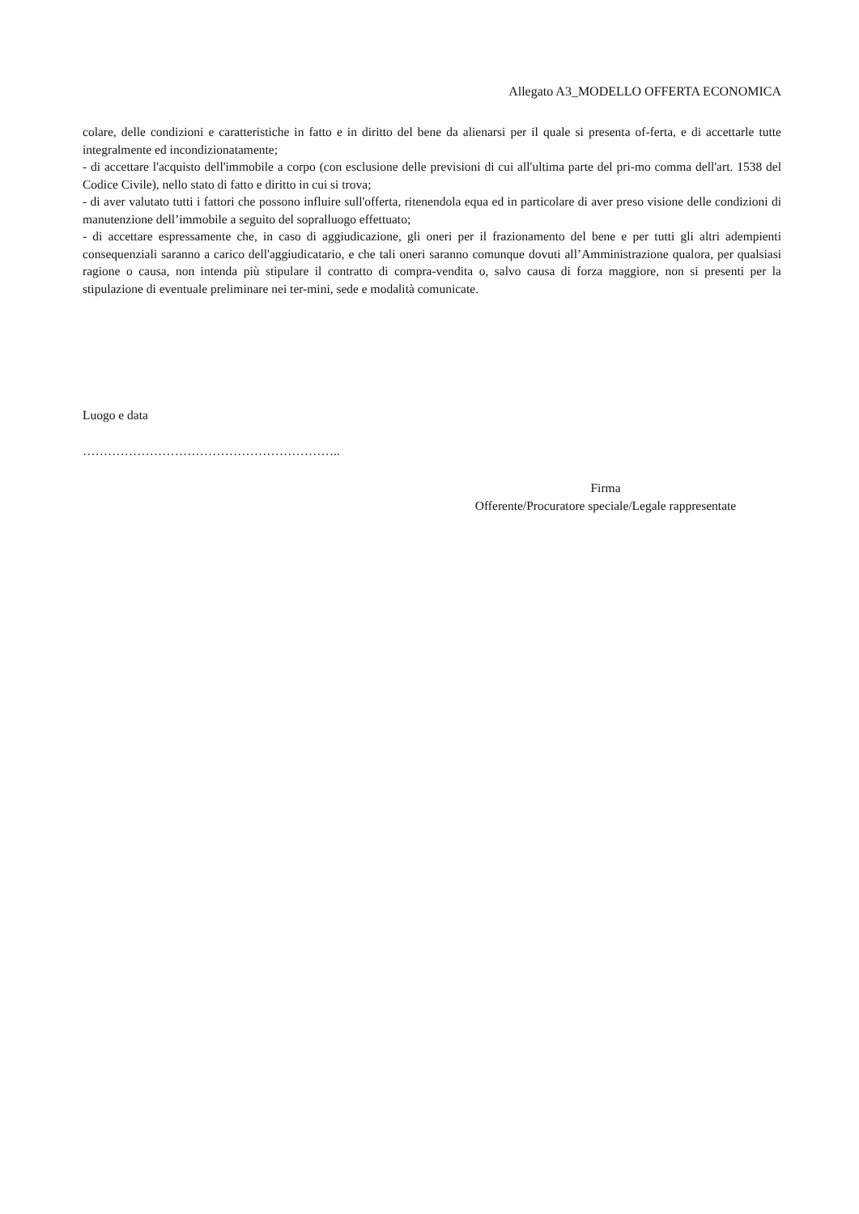Allegato A3_MODELLO OFFERTA ECONOMICA
colare, delle condizioni e caratteristiche in fatto e in diritto del bene da alienarsi per il quale si presenta of-ferta, e di accettarle tutte integralmente ed incondizionatamente;
- di accettare l'acquisto dell'immobile a corpo (con esclusione delle previsioni di cui all'ultima parte del pri-mo comma dell'art. 1538 del Codice Civile), nello stato di fatto e diritto in cui si trova;
- di aver valutato tutti i fattori che possono influire sull'offerta, ritenendola equa ed in particolare di aver preso visione delle condizioni di manutenzione dell’immobile a seguito del sopralluogo effettuato;
- di accettare espressamente che, in caso di aggiudicazione, gli oneri per il frazionamento del bene e per tutti gli altri adempienti consequenziali saranno a carico dell'aggiudicatario, e che tali oneri saranno comunque dovuti all’Amministrazione qualora, per qualsiasi ragione o causa, non intenda più stipulare il contratto di compra-vendita o, salvo causa di forza maggiore, non si presenti per la stipulazione di eventuale preliminare nei ter-mini, sede e modalità comunicate.
Luogo e data
……………………………………………………..
Firma
Offerente/Procuratore speciale/Legale rappresentate